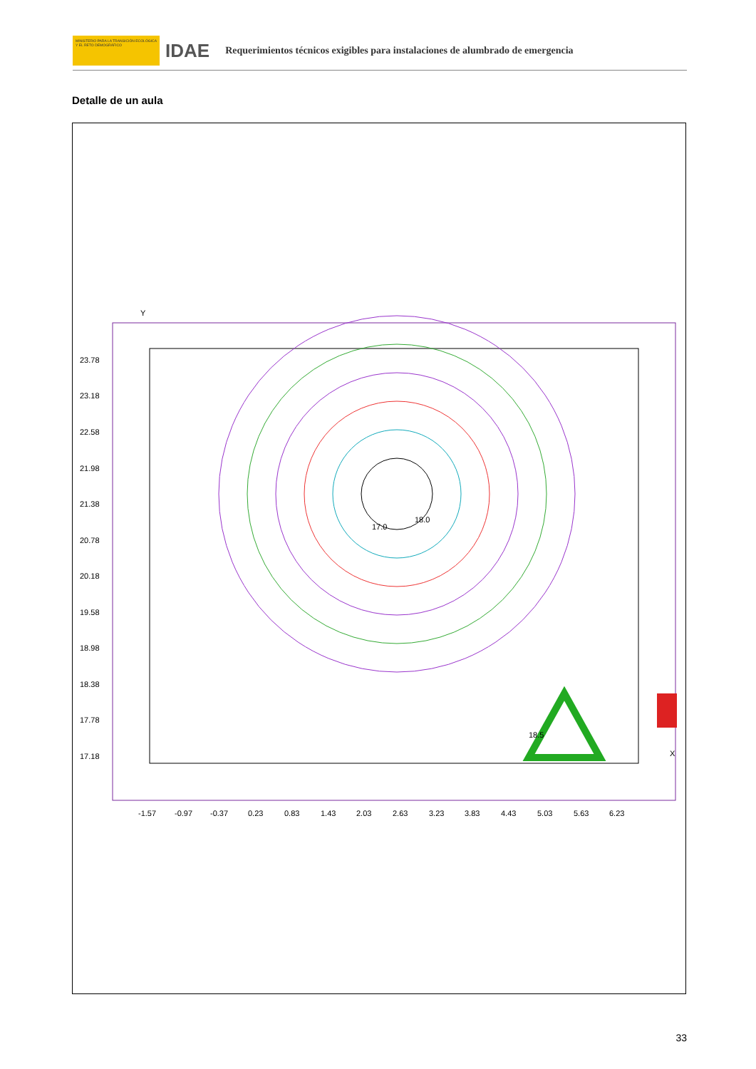MINISTERIO PARA LA TRANSICIÓN ECOLÓGICA Y EL RETO DEMOGRÁFICO
IDAE
Requerimientos técnicos exigibles para instalaciones de alumbrado de emergencia
Detalle de un aula
23.78
23.18
22.58
21.98
21.38
20.78
20.18
19.58
18.98
18.38
17.78
17.18
-1.57
-0.97
-0.37
0.23
0.83
1.43
2.03
2.63
3.23
3.83
4.43
5.03
5.63
6.23
Y
X
18.0
17.0
18.5
33